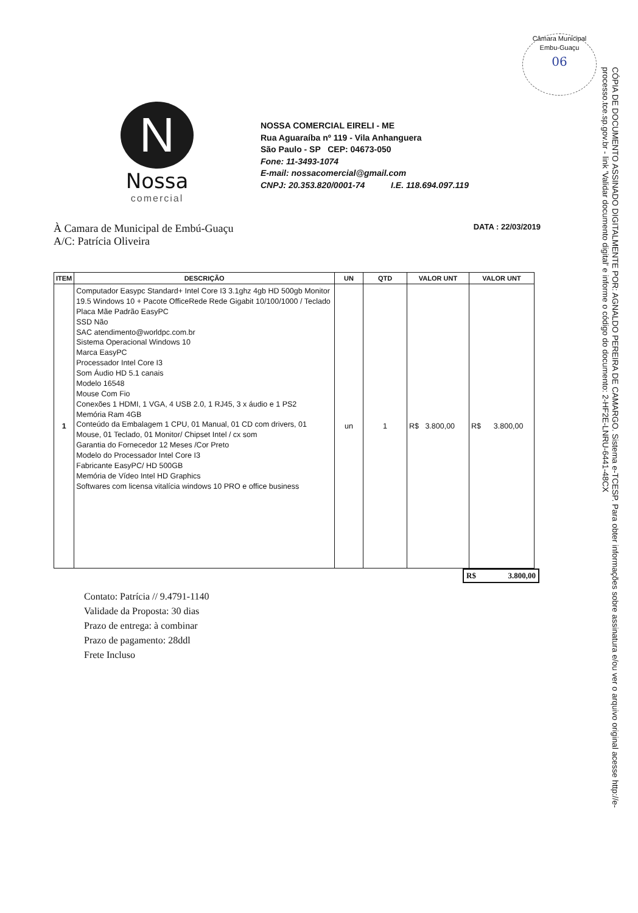Câmara Municipal Embu-Guaçu
06
N
Nossa
comercial
NOSSA COMERCIAL EIRELI - ME
Rua Aguaraíba nº 119 - Vila Anhanguera
São Paulo - SP CEP: 04673-050
Fone: 11-3493-1074
E-mail: nossacomercial@gmail.com
CNPJ: 20.353.820/0001-74 I.E. 118.694.097.119
À Camara de Municipal de Embú-Guaçu
A/C: Patrícia Oliveira
DATA : 22/03/2019
| ITEM | DESCRIÇÃO | UN | QTD | VALOR UNT | VALOR UNT |
| --- | --- | --- | --- | --- | --- |
| 1 | Computador Easypc Standard+ Intel Core I3 3.1ghz 4gb HD 500gb Monitor 19.5 Windows 10 + Pacote OfficeRede Rede Gigabit 10/100/1000 / Teclado Placa Mãe Padrão EasyPC SSD Não SAC atendimento@worldpc.com.br Sistema Operacional Windows 10 Marca EasyPC Processador Intel Core I3 Som Áudio HD 5.1 canais Modelo 16548 Mouse Com Fio Conexões 1 HDMI, 1 VGA, 4 USB 2.0, 1 RJ45, 3 x áudio e 1 PS2 Memória Ram 4GB Conteúdo da Embalagem 1 CPU, 01 Manual, 01 CD com drivers, 01 Mouse, 01 Teclado, 01 Monitor/ Chipset Intel / cx som Garantia do Fornecedor 12 Meses /Cor Preto Modelo do Processador Intel Core I3 Fabricante EasyPC/ HD 500GB Memória de Vídeo Intel HD Graphics Softwares com licensa vitalícia windows 10 PRO e office business | un | 1 | R$ 3.800,00 | R$ 3.800,00 |
R$ 3.800,00
Contato: Patrícia // 9.4791-1140
Validade da Proposta: 30 dias
Prazo de entrega: à combinar
Prazo de pagamento: 28ddl
Frete Incluso
CÓPIA DE DOCUMENTO ASSINADO DIGITALMENTE POR: AGNALDO PEREIRA DE CAMARGO. Sistema e-TCESP. Para obter informações sobre assinatura e/ou ver o arquivo original acesse http://e-processo.tce.sp.gov.br - link 'Validar documento digital' e informe o código do documento: 2-HF2E-LNRU-6441-48CX